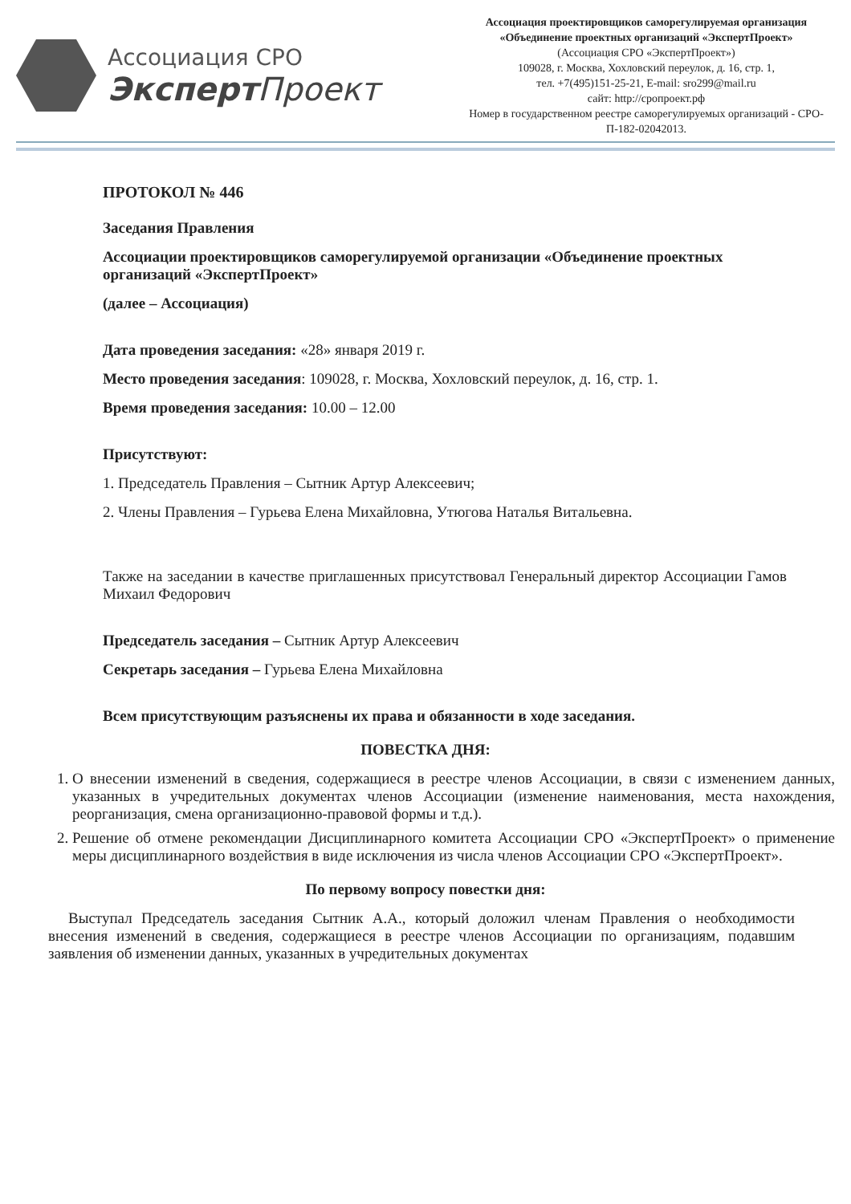Ассоциация СРО
Эксперт Проект
Ассоциация проектировщиков саморегулируемая организация
«Объединение проектных организаций «ЭкспертПроект»
(Ассоциация СРО «ЭкспертПроект»)
109028, г. Москва, Хохловский переулок, д. 16, стр. 1,
тел. +7(495)151-25-21, E-mail: sro299@mail.ru
сайт: http://сропроект.рф
Номер в государственном реестре саморегулируемых организаций - СРО-П-182-02042013.
ПРОТОКОЛ № 446
Заседания Правления
Ассоциации проектировщиков саморегулируемой организации «Объединение проектных организаций «ЭкспертПроект»
(далее – Ассоциация)
Дата проведения заседания: «28» января 2019 г.
Место проведения заседания: 109028, г. Москва, Хохловский переулок, д. 16, стр. 1.
Время проведения заседания: 10.00 – 12.00
Присутствуют:
1. Председатель Правления – Сытник Артур Алексеевич;
2. Члены Правления – Гурьева Елена Михайловна, Утюгова Наталья Витальевна.
Также на заседании в качестве приглашенных присутствовал Генеральный директор Ассоциации Гамов Михаил Федорович
Председатель заседания – Сытник Артур Алексеевич
Секретарь заседания – Гурьева Елена Михайловна
Всем присутствующим разъяснены их права и обязанности в ходе заседания.
ПОВЕСТКА ДНЯ:
1. О внесении изменений в сведения, содержащиеся в реестре членов Ассоциации, в связи с изменением данных, указанных в учредительных документах членов Ассоциации (изменение наименования, места нахождения, реорганизация, смена организационно-правовой формы и т.д.).
2. Решение об отмене рекомендации Дисциплинарного комитета Ассоциации СРО «ЭкспертПроект» о применение меры дисциплинарного воздействия в виде исключения из числа членов Ассоциации СРО «ЭкспертПроект».
По первому вопросу повестки дня:
Выступал Председатель заседания Сытник А.А., который доложил членам Правления о необходимости внесения изменений в сведения, содержащиеся в реестре членов Ассоциации по организациям, подавшим заявления об изменении данных, указанных в учредительных документах